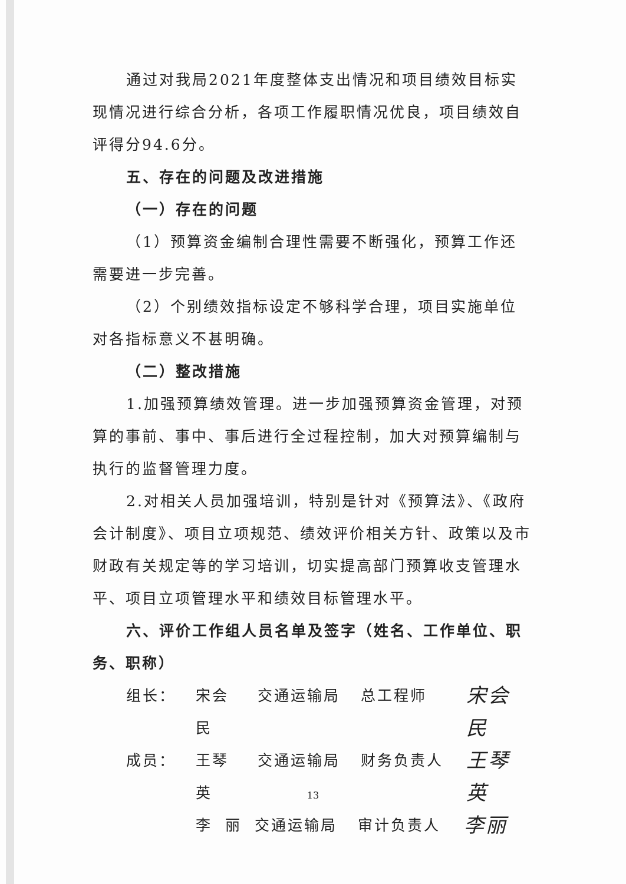通过对我局2021年度整体支出情况和项目绩效目标实现情况进行综合分析，各项工作履职情况优良，项目绩效自评得分94.6分。
五、存在的问题及改进措施
（一）存在的问题
（1）预算资金编制合理性需要不断强化，预算工作还需要进一步完善。
（2）个别绩效指标设定不够科学合理，项目实施单位对各指标意义不甚明确。
（二）整改措施
1.加强预算绩效管理。进一步加强预算资金管理，对预算的事前、事中、事后进行全过程控制，加大对预算编制与执行的监督管理力度。
2.对相关人员加强培训，特别是针对《预算法》、《政府会计制度》、项目立项规范、绩效评价相关方针、政策以及市财政有关规定等的学习培训，切实提高部门预算收支管理水平、项目立项管理水平和绩效目标管理水平。
六、评价工作组人员名单及签字（姓名、工作单位、职务、职称）
组长： 宋会民 交通运输局 总工程师 宋会民
成员： 王琴英 交通运输局 财务负责人 王琴英
李 丽 交通运输局 审计负责人 李丽
13